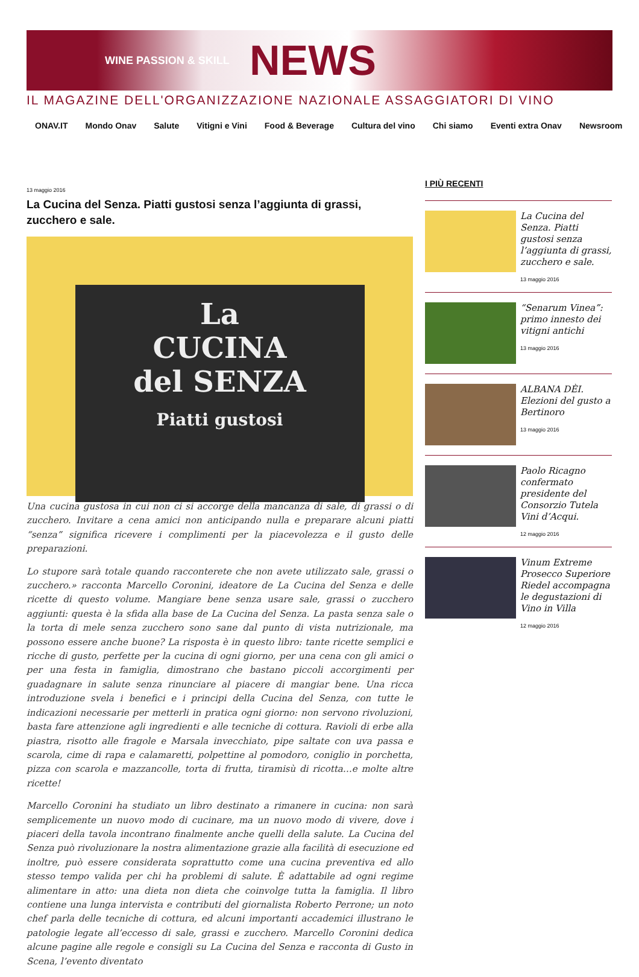WINE PASSION & SKILL NEWS
IL MAGAZINE DELL'ORGANIZZAZIONE NAZIONALE ASSAGGIATORI DI VINO
ONAV.IT Mondo Onav Salute Vitigni e Vini Food & Beverage Cultura del vino Chi siamo Eventi extra Onav Newsroom
13 maggio 2016
La Cucina del Senza. Piatti gustosi senza l’aggiunta di grassi, zucchero e sale.
La
CUCINA
del SENZA
Piatti gustosi
Una cucina gustosa in cui non ci si accorge della mancanza di sale, di grassi o di zucchero. Invitare a cena amici non anticipando nulla e preparare alcuni piatti “senza” significa ricevere i complimenti per la piacevolezza e il gusto delle preparazioni.
Lo stupore sarà totale quando racconterete che non avete utilizzato sale, grassi o zucchero.» racconta Marcello Coronini, ideatore de La Cucina del Senza e delle ricette di questo volume. Mangiare bene senza usare sale, grassi o zucchero aggiunti: questa è la sfida alla base de La Cucina del Senza. La pasta senza sale o la torta di mele senza zucchero sono sane dal punto di vista nutrizionale, ma possono essere anche buone? La risposta è in questo libro: tante ricette semplici e ricche di gusto, perfette per la cucina di ogni giorno, per una cena con gli amici o per una festa in famiglia, dimostrano che bastano piccoli accorgimenti per guadagnare in salute senza rinunciare al piacere di mangiar bene. Una ricca introduzione svela i benefici e i principi della Cucina del Senza, con tutte le indicazioni necessarie per metterli in pratica ogni giorno: non servono rivoluzioni, basta fare attenzione agli ingredienti e alle tecniche di cottura. Ravioli di erbe alla piastra, risotto alle fragole e Marsala invecchiato, pipe saltate con uva passa e scarola, cime di rapa e calamaretti, polpettine al pomodoro, coniglio in porchetta, pizza con scarola e mazzancolle, torta di frutta, tiramisù di ricotta…e molte altre ricette!
Marcello Coronini ha studiato un libro destinato a rimanere in cucina: non sarà semplicemente un nuovo modo di cucinare, ma un nuovo modo di vivere, dove i piaceri della tavola incontrano finalmente anche quelli della salute. La Cucina del Senza può rivoluzionare la nostra alimentazione grazie alla facilità di esecuzione ed inoltre, può essere considerata soprattutto come una cucina preventiva ed allo stesso tempo valida per chi ha problemi di salute. È adattabile ad ogni regime alimentare in atto: una dieta non dieta che coinvolge tutta la famiglia. Il libro contiene una lunga intervista e contributi del giornalista Roberto Perrone; un noto chef parla delle tecniche di cottura, ed alcuni importanti accademici illustrano le patologie legate all’eccesso di sale, grassi e zucchero. Marcello Coronini dedica alcune pagine alle regole e consigli su La Cucina del Senza e racconta di Gusto in Scena, l’evento diventato
I PIÙ RECENTI
La Cucina del Senza. Piatti gustosi senza l’aggiunta di grassi, zucchero e sale.
13 maggio 2016
“Senarum Vinea”: primo innesto dei vitigni antichi
13 maggio 2016
ALBANA DÈI. Elezioni del gusto a Bertinoro
13 maggio 2016
Paolo Ricagno confermato presidente del Consorzio Tutela Vini d’Acqui.
12 maggio 2016
Vinum Extreme Prosecco Superiore Riedel accompagna le degustazioni di Vino in Villa
12 maggio 2016